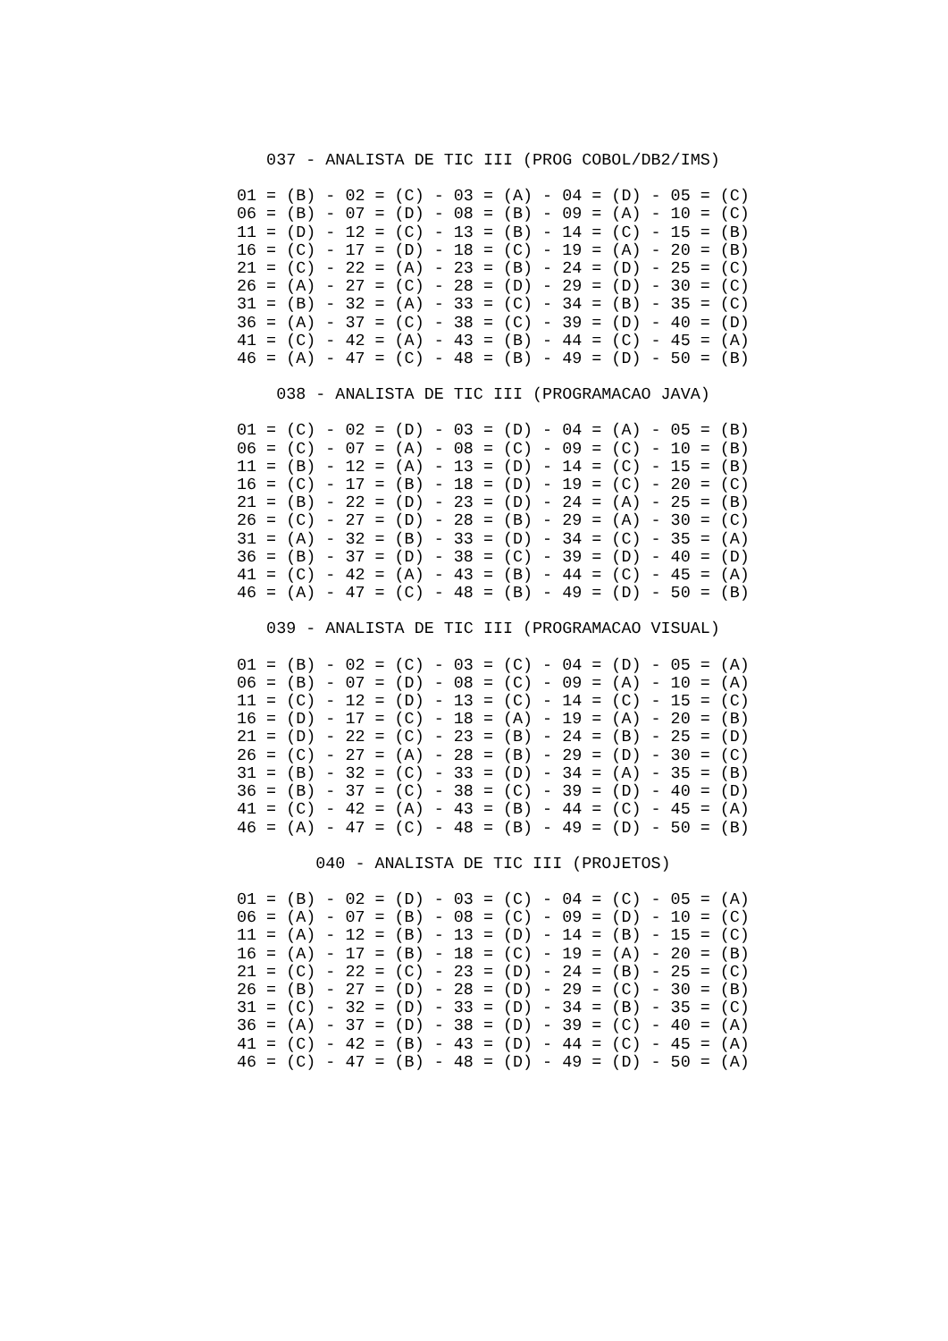037 - ANALISTA DE TIC III (PROG COBOL/DB2/IMS)
01 = (B) - 02 = (C) - 03 = (A) - 04 = (D) - 05 = (C)
06 = (B) - 07 = (D) - 08 = (B) - 09 = (A) - 10 = (C)
11 = (D) - 12 = (C) - 13 = (B) - 14 = (C) - 15 = (B)
16 = (C) - 17 = (D) - 18 = (C) - 19 = (A) - 20 = (B)
21 = (C) - 22 = (A) - 23 = (B) - 24 = (D) - 25 = (C)
26 = (A) - 27 = (C) - 28 = (D) - 29 = (D) - 30 = (C)
31 = (B) - 32 = (A) - 33 = (C) - 34 = (B) - 35 = (C)
36 = (A) - 37 = (C) - 38 = (C) - 39 = (D) - 40 = (D)
41 = (C) - 42 = (A) - 43 = (B) - 44 = (C) - 45 = (A)
46 = (A) - 47 = (C) - 48 = (B) - 49 = (D) - 50 = (B)
    038 - ANALISTA DE TIC III (PROGRAMACAO JAVA)
01 = (C) - 02 = (D) - 03 = (D) - 04 = (A) - 05 = (B)
06 = (C) - 07 = (A) - 08 = (C) - 09 = (C) - 10 = (B)
11 = (B) - 12 = (A) - 13 = (D) - 14 = (C) - 15 = (B)
16 = (C) - 17 = (B) - 18 = (D) - 19 = (C) - 20 = (C)
21 = (B) - 22 = (D) - 23 = (D) - 24 = (A) - 25 = (B)
26 = (C) - 27 = (D) - 28 = (B) - 29 = (A) - 30 = (C)
31 = (A) - 32 = (B) - 33 = (D) - 34 = (C) - 35 = (A)
36 = (B) - 37 = (D) - 38 = (C) - 39 = (D) - 40 = (D)
41 = (C) - 42 = (A) - 43 = (B) - 44 = (C) - 45 = (A)
46 = (A) - 47 = (C) - 48 = (B) - 49 = (D) - 50 = (B)
   039 - ANALISTA DE TIC III (PROGRAMACAO VISUAL)
01 = (B) - 02 = (C) - 03 = (C) - 04 = (D) - 05 = (A)
06 = (B) - 07 = (D) - 08 = (C) - 09 = (A) - 10 = (A)
11 = (C) - 12 = (D) - 13 = (C) - 14 = (C) - 15 = (C)
16 = (D) - 17 = (C) - 18 = (A) - 19 = (A) - 20 = (B)
21 = (D) - 22 = (C) - 23 = (B) - 24 = (B) - 25 = (D)
26 = (C) - 27 = (A) - 28 = (B) - 29 = (D) - 30 = (C)
31 = (B) - 32 = (C) - 33 = (D) - 34 = (A) - 35 = (B)
36 = (B) - 37 = (C) - 38 = (C) - 39 = (D) - 40 = (D)
41 = (C) - 42 = (A) - 43 = (B) - 44 = (C) - 45 = (A)
46 = (A) - 47 = (C) - 48 = (B) - 49 = (D) - 50 = (B)
        040 - ANALISTA DE TIC III (PROJETOS)
01 = (B) - 02 = (D) - 03 = (C) - 04 = (C) - 05 = (A)
06 = (A) - 07 = (B) - 08 = (C) - 09 = (D) - 10 = (C)
11 = (A) - 12 = (B) - 13 = (D) - 14 = (B) - 15 = (C)
16 = (A) - 17 = (B) - 18 = (C) - 19 = (A) - 20 = (B)
21 = (C) - 22 = (C) - 23 = (D) - 24 = (B) - 25 = (C)
26 = (B) - 27 = (D) - 28 = (D) - 29 = (C) - 30 = (B)
31 = (C) - 32 = (D) - 33 = (D) - 34 = (B) - 35 = (C)
36 = (A) - 37 = (D) - 38 = (D) - 39 = (C) - 40 = (A)
41 = (C) - 42 = (B) - 43 = (D) - 44 = (C) - 45 = (A)
46 = (C) - 47 = (B) - 48 = (D) - 49 = (D) - 50 = (A)